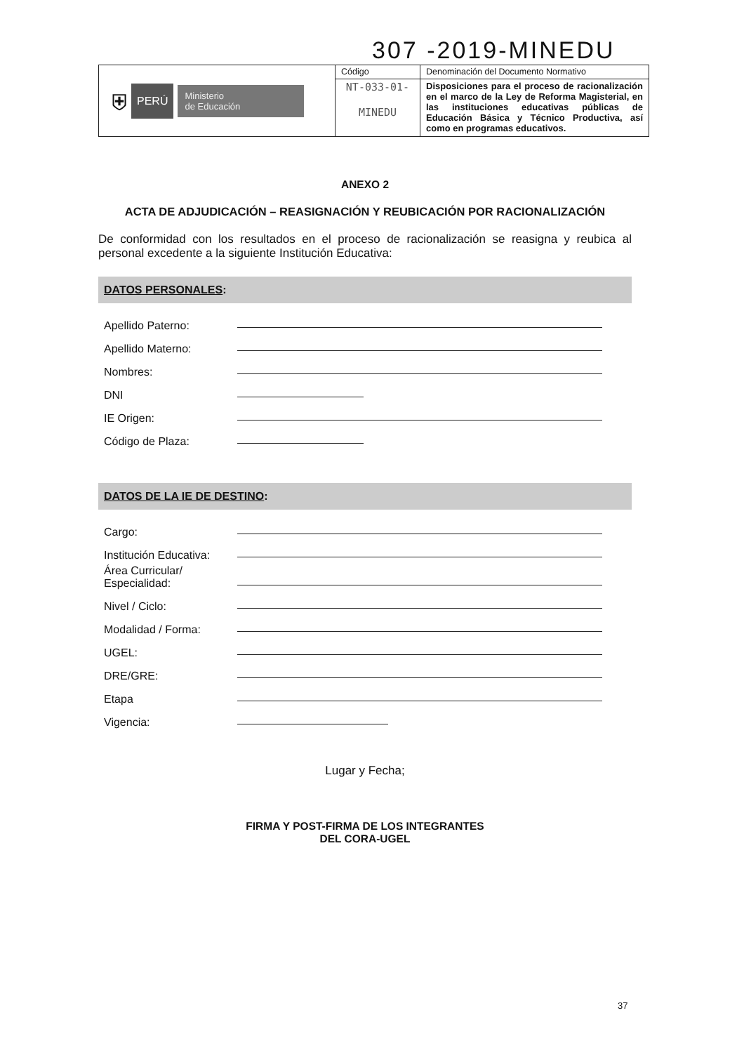307 -2019-MINEDU
| ⛨ PERÚ Ministerio de Educación | Código | Denominación del Documento Normativo |
| | NT-033-01- MINEDU | Disposiciones para el proceso de racionalización en el marco de la Ley de Reforma Magisterial, en las instituciones educativas públicas de Educación Básica y Técnico Productiva, así como en programas educativos. |
ANEXO 2
ACTA DE ADJUDICACIÓN – REASIGNACIÓN Y REUBICACIÓN POR RACIONALIZACIÓN
De conformidad con los resultados en el proceso de racionalización se reasigna y reubica al personal excedente a la siguiente Institución Educativa:
DATOS PERSONALES:
Apellido Paterno:
Apellido Materno:
Nombres:
DNI
IE Origen:
Código de Plaza:
DATOS DE LA IE DE DESTINO:
Cargo:
Institución Educativa:
Área Curricular/
Especialidad:
Nivel / Ciclo:
Modalidad / Forma:
UGEL:
DRE/GRE:
Etapa
Vigencia:
Lugar y Fecha;
FIRMA Y POST-FIRMA DE LOS INTEGRANTES
DEL CORA-UGEL
37